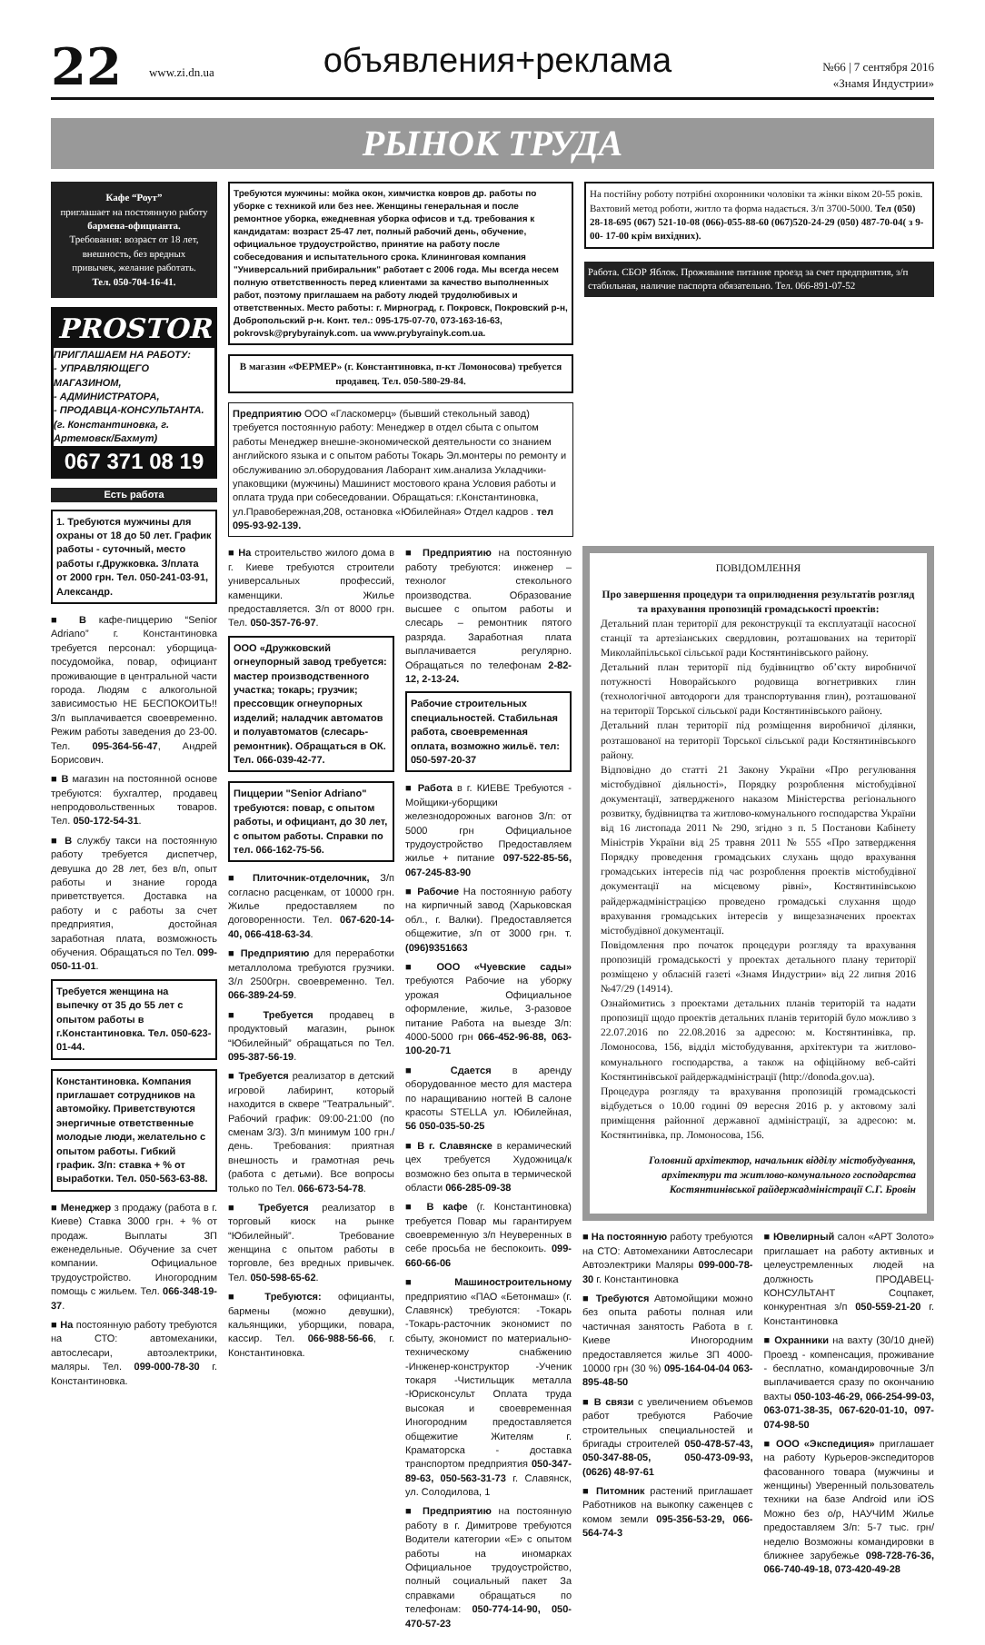22
www.zi.dn.ua
объявления+реклама
№66 | 7 сентября 2016
«Знамя Индустрии»
РЫНОК ТРУДА
Кафе “Роут”
приглашает на постоянную работу бармена-официанта.
Требования: возраст от 18 лет, внешность, без вредных привычек, желание работать.
Тел. 050-704-16-41.
PROSTOR
ПРИГЛАШАЕМ НА РАБОТУ:
- УПРАВЛЯЮЩЕГО МАГАЗИНОМ,
- АДМИНИСТРАТОРА,
- ПРОДАВЦА-КОНСУЛЬТАНТА.
(г. Константиновка, г. Артемовск/Бахмут)
067 371 08 19
Есть работа
1. Требуются мужчины для охраны от 18 до 50 лет. График работы - суточный, место работы г.Дружковка. З/плата от 2000 грн. Тел. 050-241-03-91, Александр.
■ В кафе-пиццерию “Senior Adriano” г. Константиновка требуется персонал: уборщица-посудомойка, повар, официант проживающие в центральной части города. Людям с алкогольной зависимостью НЕ БЕСПОКОИТЬ!! З/п выплачивается своевременно. Режим работы заведения до 23-00. Тел. 095-364-56-47, Андрей Борисович.
■ В магазин на постоянной основе требуются: бухгалтер, продавец непродовольственных товаров. Тел. 050-172-54-31.
■ В службу такси на постоянную работу требуется диспетчер, девушка до 28 лет, без в/п, опыт работы и знание города приветствуется. Доставка на работу и с работы за счет предприятия, достойная заработная плата, возможность обучения. Обращаться по Тел. 099-050-11-01.
Требуется женщина на выпечку от 35 до 55 лет с опытом работы в г.Константиновка. Тел. 050-623-01-44.
Константиновка. Компания приглашает сотрудников на автомойку. Приветствуются энергичные ответственные молодые люди, желательно с опытом работы. Гибкий график. З/п: ставка + % от выработки. Тел. 050-563-63-88.
■ Менеджер з продажу (работа в г. Киеве) Ставка 3000 грн. + % от продаж. Выплаты ЗП еженедельные. Обучение за счет компании. Официальное трудоустройство. Иногородним помощь с жильем. Тел. 066-348-19-37.
■ На постоянную работу требуются на СТО: автомеханики, автослесари, автоэлектрики, маляры. Тел. 099-000-78-30 г. Константиновка.
Требуются мужчины: мойка окон, химчистка ковров др. работы по уборке с техникой или без нее. Женщины генеральная и после ремонтное уборка, ежедневная уборка офисов и т.д. требования к кандидатам: возраст 25-47 лет, полный рабочий день, обучение, официальное трудоустройство, принятие на работу после собеседования и испытательного срока. Клининговая компания "Универсальний прибиральник" работает с 2006 года. Мы всегда несем полную ответственность перед клиентами за качество выполненных работ, поэтому приглашаем на работу людей трудолюбивых и ответственных. Место работы: г. Мирноград, г. Покровск, Покровский р-н, Добропольский р-н. Конт. тел.: 095-175-07-70, 073-163-16-63, pokrovsk@prybyrainyk.com. ua www.prybyrainyk.com.ua.
В магазин «ФЕРМЕР» (г. Константиновка, п-кт Ломоносова) требуется продавец. Тел. 050-580-29-84.
Предприятию ООО «Гласкомерц» (бывший стекольный завод) требуется постоянную работу: Менеджер в отдел сбыта с опытом работы Менеджер внешне-экономической деятельности со знанием английского языка и с опытом работы Токарь Эл.монтеры по ремонту и обслуживанию эл.оборудования Лаборант хим.анализа Укладчики-упаковщики (мужчины) Машинист мостового крана Условия работы и оплата труда при собеседовании. Обращаться: г.Константиновка, ул.Правобережная,208, остановка «Юбилейная» Отдел кадров . тел 095-93-92-139.
На постійну роботу потрібні охоронники чоловіки та жінки віком 20-55 років. Вахтовий метод роботи, житло та форма надається. З/п 3700-5000. Тел (050) 28-18-695 (067) 521-10-08 (066)-055-88-60 (067)520-24-29 (050) 487-70-04( з 9-00- 17-00 крім вихідних).
Работа. СБОР Яблок. Проживание питание проезд за счет предприятия, з/п стабильная, наличие паспорта обязательно. Тел. 066-891-07-52
■ На строительство жилого дома в г. Киеве требуются строители универсальных профессий, каменщики. Жилье предоставляется. З/п от 8000 грн. Тел. 050-357-76-97.
ООО «Дружковский огнеупорный завод требуется: мастер производственного участка; токарь; грузчик; прессовщик огнеупорных изделий; наладчик автоматов и полуавтоматов (слесарь-ремонтник). Обращаться в ОК. Тел. 066-039-42-77.
Пиццерии "Senior Adriano" требуются: повар, с опытом работы, и официант, до 30 лет, с опытом работы. Справки по тел. 066-162-75-56.
■ Плиточник-отделочник, З/п согласно расценкам, от 10000 грн. Жилье предоставляем по договоренности. Тел. 067-620-14-40, 066-418-63-34.
■ Предприятию для переработки металлолома требуются грузчики. З/л 2500грн. своевременно. Тел. 066-389-24-59.
■ Требуется продавец в продуктовый магазин, рынок “Юбилейный” обращаться по Тел. 095-387-56-19.
■ Требуется реализатор в детский игровой лабиринт, который находится в сквере "Театральный". Рабочий график: 09:00-21:00 (по сменам 3/3). З/п минимум 100 грн./день. Требования: приятная внешность и грамотная речь (работа с детьми). Все вопросы только по Тел. 066-673-54-78.
■ Требуется реализатор в торговый киоск на рынке “Юбилейный”. Требование женщина с опытом работы в торговле, без вредных привычек. Тел. 050-598-65-62.
■ Требуются: официанты, бармены (можно девушки), кальянщики, уборщики, повара, кассир. Тел. 066-988-56-66, г. Константиновка.
■ Предприятию на постоянную работу требуются: инженер – технолог стекольного производства. Образование высшее с опытом работы и слесарь – ремонтник пятого разряда. Заработная плата выплачивается регулярно. Обращаться по телефонам 2-82-12, 2-13-24.
Рабочие строительных специальностей. Стабильная работа, своевременная оплата, возможно жильё. тел: 050-597-20-37
■ Работа в г. КИЕВЕ Требуются - Мойщики-уборщики железнодорожных вагонов З/п: от 5000 грн Официальное трудоустройство Предоставляем жилье + питание 097-522-85-56, 067-245-83-90
■ Рабочие На постоянную работу на кирпичный завод (Харьковская обл., г. Валки). Предоставляется общежитие, з/п от 3000 грн. т. (096)9351663
■ ООО «Чуевские сады» требуются Рабочие на уборку урожая Официальное оформление, жилье, 3-разовое питание Работа на выезде З/п: 4000-5000 грн 066-452-96-88, 063-100-20-71
■ Сдается в аренду оборудованное место для мастера по наращиванию ногтей В салоне красоты STELLA ул. Юбилейная, 56 050-035-50-25
■ В г. Славянске в керамический цех требуется Художница/к возможно без опыта в термической области 066-285-09-38
■ В кафе (г. Константиновка) требуется Повар мы гарантируем своевременную з/п Неуверенных в себе просьба не беспокоить. 099-660-66-06
■ Машиностроительному предприятию «ПАО «Бетонмаш» (г. Славянск) требуются: -Токарь -Токарь-расточник экономист по сбыту, экономист по материально-техническому снабжению -Инженер-конструктор -Ученик токаря -Чистильщик металла -Юрисконсульт Оплата труда высокая и своевременная Иногородним предоставляется общежитие Жителям г. Краматорска - доставка транспортом предприятия 050-347-89-63, 050-563-31-73 г. Славянск, ул. Солодилова, 1
■ Предприятию на постоянную работу в г. Димитрове требуются Водители категории «Е» с опытом работы на иномарках Официальное трудоустройство, полный социальный пакет За справками обращаться по телефонам: 050-774-14-90, 050-470-57-23
ПОВІДОМЛЕННЯ
Про завершення процедури та оприлюднення результатів розгляд та врахування пропозицій громадськості проектів:
Детальний план території для реконструкції та експлуатації насосної станції та артезіанських свердловин, розташованих на території Миколайпільської сільської ради Костянтинівського району.
Детальний план території під будівництво об’єкту виробничої потужності Новорайського родовища вогнетривких глин (технологічної автодороги для транспортування глин), розташованої на території Торської сільської ради Костянтинівського району.
Детальний план території під розміщення виробничої ділянки, розташованої на території Торської сільської ради Костянтинівського району.
Відповідно до статті 21 Закону України «Про регулювання містобудівної діяльності», Порядку розроблення містобудівної документації, затвердженого наказом Міністерства регіонального розвитку, будівництва та житлово-комунального господарства України від 16 листопада 2011 № 290, згідно з п. 5 Постанови Кабінету Міністрів України від 25 травня 2011 № 555 «Про затвердження Порядку проведення громадських слухань щодо врахування громадських інтересів під час розроблення проектів містобудівної документації на місцевому рівні», Костянтинівською райдержадміністрацією проведено громадські слухання щодо врахування громадських інтересів у вищезазначених проектах містобудівної документації.
Повідомлення про початок процедури розгляду та врахування пропозицій громадськості у проектах детального плану території розміщено у обласній газеті «Знамя Индустрии» від 22 липня 2016 №47/29 (14914).
Ознайомитись з проектами детальних планів територій та надати пропозиції щодо проектів детальних планів територій було можливо з 22.07.2016 по 22.08.2016 за адресою: м. Костянтинівка, пр. Ломоносова, 156, відділ містобудування, архітектури та житлово-комунального господарства, а також на офіційному веб-сайті Костянтинівської райдержадміністрації (http://donoda.gov.ua).
Процедура розгляду та врахування пропозицій громадськості відбудеться о 10.00 годині 09 вересня 2016 р. у актовому залі приміщення районної державної адміністрації, за адресою: м. Костянтинівка, пр. Ломоносова, 156.
Головний архітектор, начальник відділу містобудування, архітектури та житлово-комунального господарства Костянтинівської райдержадміністрації С.Г. Бровін
■ На постоянную работу требуются на СТО: Автомеханики Автослесари Автоэлектрики Маляры 099-000-78-30 г. Константиновка
■ Требуются Автомойщики можно без опыта работы полная или частичная занятость Работа в г. Киеве Иногородним предоставляется жилье ЗП 4000-10000 грн (30 %) 095-164-04-04 063-895-48-50
■ В связи с увеличением объемов работ требуются Рабочие строительных специальностей и бригады строителей 050-478-57-43, 050-347-88-05, 050-473-09-93, (0626) 48-97-61
■ Питомник растений приглашает Работников на выкопку саженцев с комом земли 095-356-53-29, 066-564-74-3
■ Ювелирный салон «АРТ Золото» приглашает на работу активных и целеустремленных людей на должность ПРОДАВЕЦ-КОНСУЛЬТАНТ Соцпакет, конкурентная з/п 050-559-21-20 г. Константиновка
■ Охранники на вахту (30/10 дней) Проезд - компенсация, проживание - бесплатно, командировочные З/п выплачивается сразу по окончанию вахты 050-103-46-29, 066-254-99-03, 063-071-38-35, 067-620-01-10, 097-074-98-50
■ ООО «Экспедиция» приглашает на работу Курьеров-экспедиторов фасованного товара (мужчины и женщины) Уверенный пользователь техники на базе Android или iOS Можно без о/р, НАУЧИМ Жилье предоставляем З/п: 5-7 тыс. грн/неделю Возможны командировки в ближнее зарубежье 098-728-76-36, 066-740-49-18, 073-420-49-28